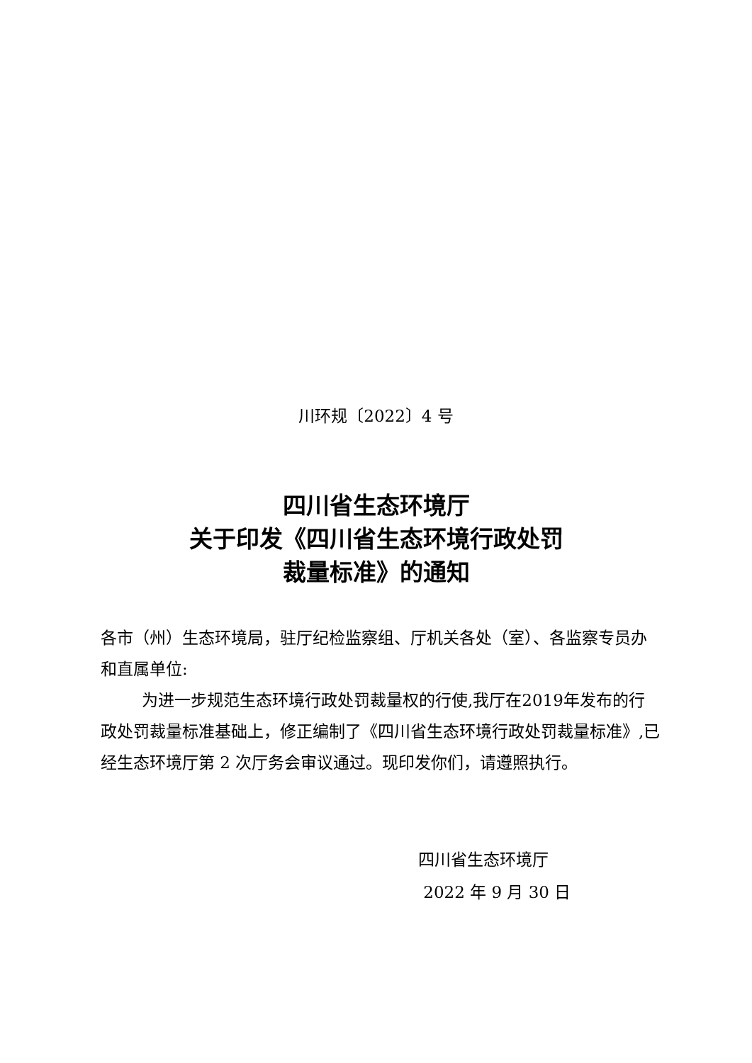川环规〔2022〕4 号
四川省生态环境厅
关于印发《四川省生态环境行政处罚
裁量标准》的通知
各市（州）生态环境局，驻厅纪检监察组、厅机关各处（室）、各监察专员办和直属单位:
为进一步规范生态环境行政处罚裁量权的行使,我厅在2019年发布的行政处罚裁量标准基础上，修正编制了《四川省生态环境行政处罚裁量标准》,已经生态环境厅第 2 次厅务会审议通过。现印发你们，请遵照执行。
四川省生态环境厅
2022 年 9 月 30 日